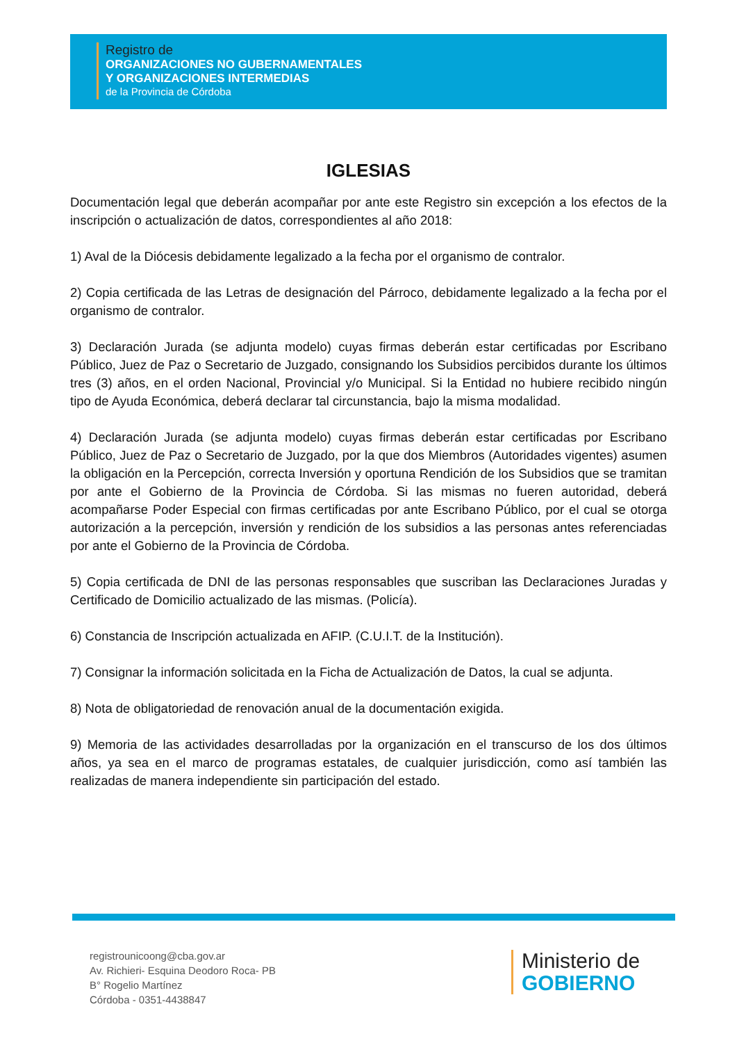Registro de
ORGANIZACIONES NO GUBERNAMENTALES
Y ORGANIZACIONES INTERMEDIAS
de la Provincia de Córdoba
IGLESIAS
Documentación legal que deberán acompañar por ante este Registro sin excepción a los efectos de la inscripción o actualización de datos, correspondientes al año 2018:
1) Aval de la Diócesis debidamente legalizado a la fecha por el organismo de contralor.
2) Copia certificada de las Letras de designación del Párroco, debidamente legalizado a la fecha por el organismo de contralor.
3) Declaración Jurada (se adjunta modelo) cuyas firmas deberán estar certificadas por Escribano Público, Juez de Paz o Secretario de Juzgado, consignando los Subsidios percibidos durante los últimos tres (3) años, en el orden Nacional, Provincial y/o Municipal. Si la Entidad no hubiere recibido ningún tipo de Ayuda Económica, deberá declarar tal circunstancia, bajo la misma modalidad.
4) Declaración Jurada (se adjunta modelo) cuyas firmas deberán estar certificadas por Escribano Público, Juez de Paz o Secretario de Juzgado, por la que dos Miembros (Autoridades vigentes) asumen la obligación en la Percepción, correcta Inversión y oportuna Rendición de los Subsidios que se tramitan por ante el Gobierno de la Provincia de Córdoba. Si las mismas no fueren autoridad, deberá acompañarse Poder Especial con firmas certificadas por ante Escribano Público, por el cual se otorga autorización a la percepción, inversión y rendición de los subsidios a las personas antes referenciadas por ante el Gobierno de la Provincia de Córdoba.
5) Copia certificada de DNI de las personas responsables que suscriban las Declaraciones Juradas y Certificado de Domicilio actualizado de las mismas. (Policía).
6) Constancia de Inscripción actualizada en AFIP. (C.U.I.T. de la Institución).
7) Consignar la información solicitada en la Ficha de Actualización de Datos, la cual se adjunta.
8) Nota de obligatoriedad de renovación anual de la documentación exigida.
9) Memoria de las actividades desarrolladas por la organización en el transcurso de los dos últimos años, ya sea en el marco de programas estatales, de cualquier jurisdicción, como así también las realizadas de manera independiente sin participación del estado.
registrounicoong@cba.gov.ar
Av. Richieri- Esquina Deodoro Roca- PB
B° Rogelio Martínez
Córdoba - 0351-4438847
Ministerio de
GOBIERNO